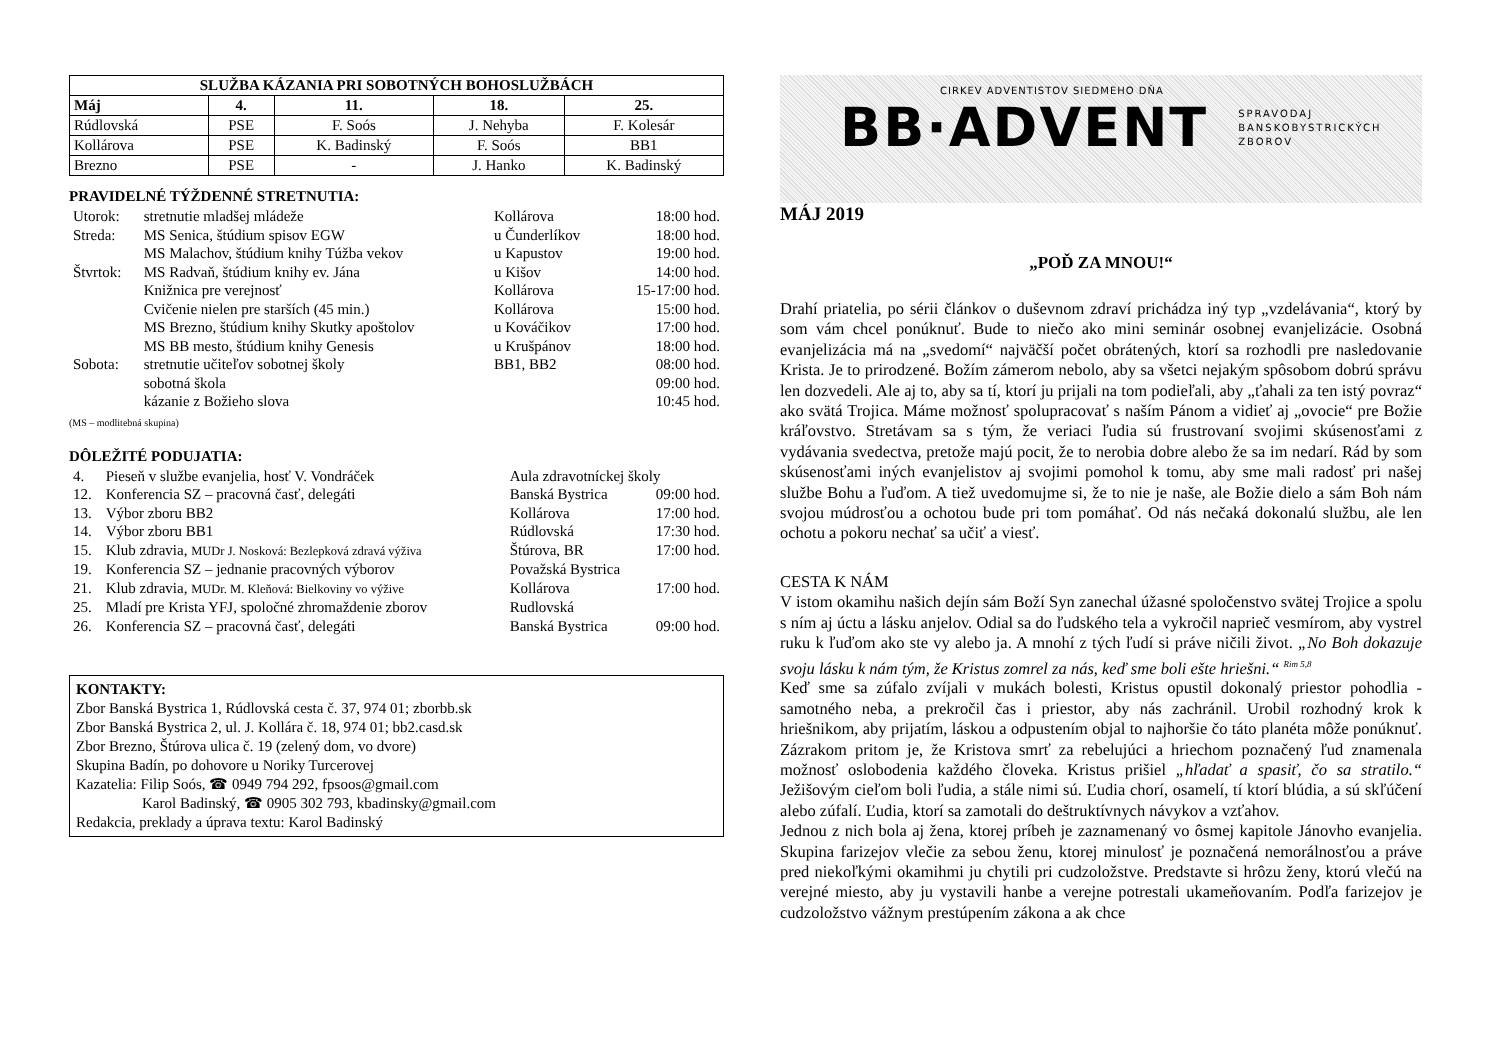| SLUŽBA KÁZANIA PRI SOBOTNÝCH BOHOSLUŽBÁCH | | | | |
| --- | --- | --- | --- | --- |
| Máj | 4. | 11. | 18. | 25. |
| Rúdlovská | PSE | F. Soós | J. Nehyba | F. Kolesár |
| Kollárova | PSE | K. Badinský | F. Soós | BB1 |
| Brezno | PSE | - | J. Hanko | K. Badinský |
PRAVIDELNÉ TÝŽDENNÉ STRETNUTIA:
| Utorok: | stretnutie mladšej mládeže | Kollárova | 18:00 hod. |
| Streda: | MS Senica, štúdium spisov EGW | u Čunderlíkov | 18:00 hod. |
| | MS Malachov, štúdium knihy Túžba vekov | u Kapustov | 19:00 hod. |
| Štvrtok: | MS Radvaň, štúdium knihy ev. Jána | u Kišov | 14:00 hod. |
| | Knižnica pre verejnosť | Kollárova | 15-17:00 hod. |
| | Cvičenie nielen pre starších (45 min.) | Kollárova | 15:00 hod. |
| | MS Brezno, štúdium knihy Skutky apoštolov | u Kováčikov | 17:00 hod. |
| | MS BB mesto, štúdium knihy Genesis | u Krušpánov | 18:00 hod. |
| Sobota: | stretnutie učiteľov sobotnej školy | BB1, BB2 | 08:00 hod. |
| | sobotná škola | | 09:00 hod. |
| | kázanie z Božieho slova | | 10:45 hod. |
(MS – modlitebná skupina)
DÔLEŽITÉ PODUJATIA:
| 4. | Pieseň v službe evanjelia, hosť V. Vondráček | Aula zdravotníckej školy | |
| 12. | Konferencia SZ – pracovná časť, delegáti | Banská Bystrica | 09:00 hod. |
| 13. | Výbor zboru BB2 | Kollárova | 17:00 hod. |
| 14. | Výbor zboru BB1 | Rúdlovská | 17:30 hod. |
| 15. | Klub zdravia, MUDr J. Nosková: Bezlepková zdravá výživa | Štúrova, BR | 17:00 hod. |
| 19. | Konferencia SZ – jednanie pracovných výborov | Považská Bystrica | |
| 21. | Klub zdravia, MUDr. M. Kleňová: Bielkoviny vo výžive | Kollárova | 17:00 hod. |
| 25. | Mladí pre Krista YFJ, spoločné zhromaždenie zborov | Rudlovská | |
| 26. | Konferencia SZ – pracovná časť, delegáti | Banská Bystrica | 09:00 hod. |
KONTAKTY:
Zbor Banská Bystrica 1, Rúdlovská cesta č. 37, 974 01; zborbb.sk
Zbor Banská Bystrica 2, ul. J. Kollára č. 18, 974 01; bb2.casd.sk
Zbor Brezno, Štúrova ulica č. 19 (zelený dom, vo dvore)
Skupina Badín, po dohovore u Noriky Turcerovej
Kazatelia: Filip Soós, ☎ 0949 794 292, fpsoos@gmail.com
Karol Badinský, ☎ 0905 302 793, kbadinsky@gmail.com
Redakcia, preklady a úprava textu: Karol Badinský
CIRKEV ADVENTISTOV SIEDMEHO DŇA
BB·ADVENT SPRAVODAJ
BANSKOBYSTRICKÝCH
ZBOROV
MÁJ 2019
„POĎ ZA MNOU!“
Drahí priatelia, po sérii článkov o duševnom zdraví prichádza iný typ „vzdelávania“, ktorý by som vám chcel ponúknuť. Bude to niečo ako mini seminár osobnej evanjelizácie. Osobná evanjelizácia má na „svedomí“ najväčší počet obrátených, ktorí sa rozhodli pre nasledovanie Krista. Je to prirodzené. Božím zámerom nebolo, aby sa všetci nejakým spôsobom dobrú správu len dozvedeli. Ale aj to, aby sa tí, ktorí ju prijali na tom podieľali, aby „ťahali za ten istý povraz“ ako svätá Trojica. Máme možnosť spolupracovať s naším Pánom a vidieť aj „ovocie“ pre Božie kráľovstvo. Stretávam sa s tým, že veriaci ľudia sú frustrovaní svojimi skúsenosťami z vydávania svedectva, pretože majú pocit, že to nerobia dobre alebo že sa im nedarí. Rád by som skúsenosťami iných evanjelistov aj svojimi pomohol k tomu, aby sme mali radosť pri našej službe Bohu a ľuďom. A tiež uvedomujme si, že to nie je naše, ale Božie dielo a sám Boh nám svojou múdrosťou a ochotou bude pri tom pomáhať. Od nás nečaká dokonalú službu, ale len ochotu a pokoru nechať sa učiť a viesť.
CESTA K NÁM
V istom okamihu našich dejín sám Boží Syn zanechal úžasné spoločenstvo svätej Trojice a spolu s ním aj úctu a lásku anjelov. Odial sa do ľudského tela a vykročil naprieč vesmírom, aby vystrel ruku k ľuďom ako ste vy alebo ja. A mnohí z tých ľudí si práve ničili život. „No Boh dokazuje svoju lásku k nám tým, že Kristus zomrel za nás, keď sme boli ešte hriešni.“ <sup>Rim 5,8</sup>
Keď sme sa zúfalo zvíjali v mukách bolesti, Kristus opustil dokonalý priestor pohodlia - samotného neba, a prekročil čas i priestor, aby nás zachránil. Urobil rozhodný krok k hriešnikom, aby prijatím, láskou a odpustením objal to najhoršie čo táto planéta môže ponúknuť. Zázrakom pritom je, že Kristova smrť za rebelujúci a hriechom poznačený ľud znamenala možnosť oslobodenia každého človeka. Kristus prišiel „hľadať a spasiť, čo sa stratilo.“ Ježišovým cieľom boli ľudia, a stále nimi sú. Ľudia chorí, osamelí, tí ktorí blúdia, a sú skľúčení alebo zúfalí. Ľudia, ktorí sa zamotali do deštruktívnych návykov a vzťahov.
Jednou z nich bola aj žena, ktorej príbeh je zaznamenaný vo ôsmej kapitole Jánovho evanjelia. Skupina farizejov vlečie za sebou ženu, ktorej minulosť je poznačená nemorálnosťou a práve pred niekoľkými okamihmi ju chytili pri cudzoložstve. Predstavte si hrôzu ženy, ktorú vlečú na verejné miesto, aby ju vystavili hanbe a verejne potrestali ukameňovaním. Podľa farizejov je cudzoložstvo vážnym prestúpením zákona a ak chce